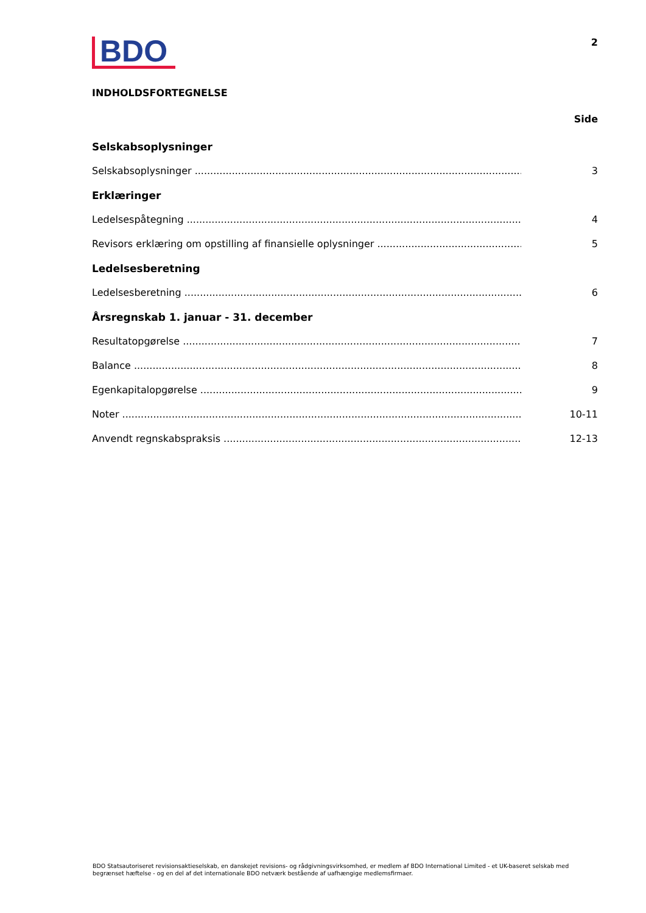BDO
2
INDHOLDSFORTEGNELSE
Side
Selskabsoplysninger
Selskabsoplysninger 3
Erklæringer
Ledelsespåtegning 4
Revisors erklæring om opstilling af finansielle oplysninger 5
Ledelsesberetning
Ledelsesberetning 6
Årsregnskab 1. januar - 31. december
Resultatopgørelse 7
Balance 8
Egenkapitalopgørelse 9
Noter 10-11
Anvendt regnskabspraksis 12-13
BDO Statsautoriseret revisionsaktieselskab, en danskejet revisions- og rådgivningsvirksomhed, er medlem af BDO International Limited - et UK-baseret selskab med begrænset hæftelse - og en del af det internationale BDO netværk bestående af uafhængige medlemsfirmaer.